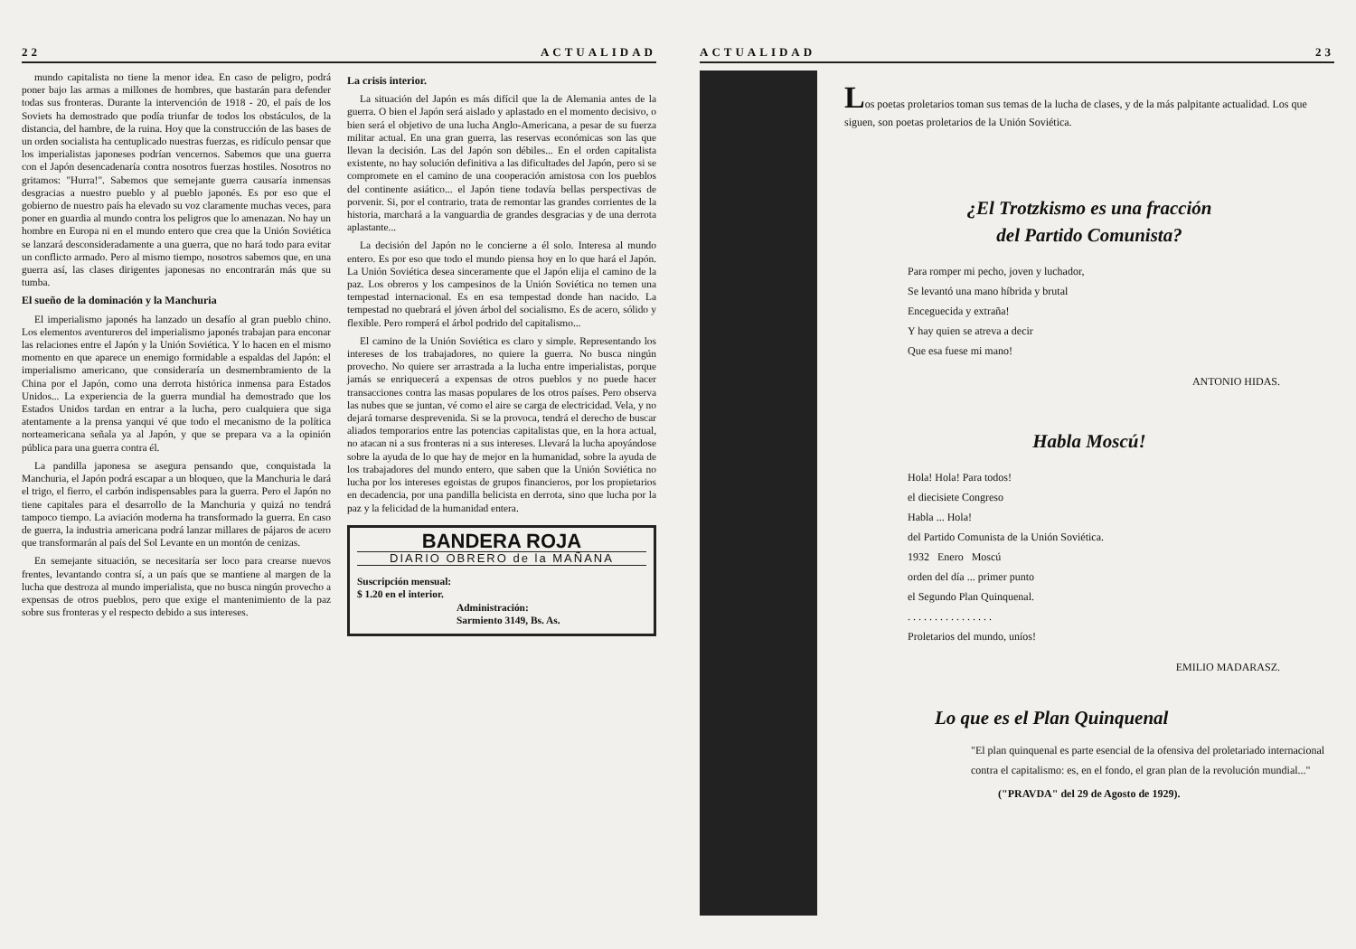22 ACTUALIDAD
mundo capitalista no tiene la menor idea. En caso de peligro, podrá poner bajo las armas a millones de hombres, que bastarán para defender todas sus fronteras. Durante la intervención de 1918 - 20, el país de los Soviets ha demostrado que podía triunfar de todos los obstáculos, de la distancia, del hambre, de la ruina. Hoy que la construcción de las bases de un orden socialista ha centuplicado nuestras fuerzas, es ridículo pensar que los imperialistas japoneses podrían vencernos. Sabemos que una guerra con el Japón desencadenaría contra nosotros fuerzas hostiles. Nosotros no gritamos: "Hurra!". Sabemos que semejante guerra causaría inmensas desgracias a nuestro pueblo y al pueblo japonés. Es por eso que el gobierno de nuestro país ha elevado su voz claramente muchas veces, para poner en guardia al mundo contra los peligros que lo amenazan. No hay un hombre en Europa ni en el mundo entero que crea que la Unión Soviética se lanzará desconsideradamente a una guerra, que no hará todo para evitar un conflicto armado. Pero al mismo tiempo, nosotros sabemos que, en una guerra así, las clases dirigentes japonesas no encontrarán más que su tumba.
El sueño de la dominación y la Manchuria
El imperialismo japonés ha lanzado un desafío al gran pueblo chino. Los elementos aventureros del imperialismo japonés trabajan para enconar las relaciones entre el Japón y la Unión Soviética. Y lo hacen en el mismo momento en que aparece un enemigo formidable a espaldas del Japón: el imperialismo americano, que consideraría un desmembramiento de la China por el Japón, como una derrota histórica inmensa para Estados Unidos... La experiencia de la guerra mundial ha demostrado que los Estados Unidos tardan en entrar a la lucha, pero cualquiera que siga atentamente a la prensa yanqui vé que todo el mecanismo de la política norteamericana señala ya al Japón, y que se prepara va a la opinión pública para una guerra contra él.
La pandilla japonesa se asegura pensando que, conquistada la Manchuria, el Japón podrá escapar a un bloqueo, que la Manchuria le dará el trigo, el fierro, el carbón indispensables para la guerra. Pero el Japón no tiene capitales para el desarrollo de la Manchuria y quizá no tendrá tampoco tiempo. La aviación moderna ha transformado la guerra. En caso de guerra, la industria americana podrá lanzar millares de pájaros de acero que transformarán al país del Sol Levante en un montón de cenizas.
En semejante situación, se necesitaría ser loco para crearse nuevos frentes, levantando contra sí, a un país que se mantiene al margen de la lucha que destroza al mundo imperialista, que no busca ningún provecho a expensas de otros pueblos, pero que exige el mantenimiento de la paz sobre sus fronteras y el respecto debido a sus intereses.
La crisis interior.
La situación del Japón es más difícil que la de Alemania antes de la guerra. O bien el Japón será aislado y aplastado en el momento decisivo, o bien será el objetivo de una lucha Anglo-Americana, a pesar de su fuerza militar actual. En una gran guerra, las reservas económicas son las que llevan la decisión. Las del Japón son débiles... En el orden capitalista existente, no hay solución definitiva a las dificultades del Japón, pero si se compromete en el camino de una cooperación amistosa con los pueblos del continente asiático... el Japón tiene todavía bellas perspectivas de porvenir. Si, por el contrario, trata de remontar las grandes corrientes de la historia, marchará a la vanguardia de grandes desgracias y de una derrota aplastante...
La decisión del Japón no le concierne a él solo. Interesa al mundo entero. Es por eso que todo el mundo piensa hoy en lo que hará el Japón. La Unión Soviética desea sinceramente que el Japón elija el camino de la paz. Los obreros y los campesinos de la Unión Soviética no temen una tempestad internacional. Es en esa tempestad donde han nacido. La tempestad no quebrará el jóven árbol del socialismo. Es de acero, sólido y flexible. Pero romperá el árbol podrido del capitalismo...
El camino de la Unión Soviética es claro y simple. Representando los intereses de los trabajadores, no quiere la guerra. No busca ningún provecho. No quiere ser arrastrada a la lucha entre imperialistas, porque jamás se enriquecerá a expensas de otros pueblos y no puede hacer transacciones contra las masas populares de los otros países. Pero observa las nubes que se juntan, vé como el aire se carga de electricidad. Vela, y no dejará tomarse desprevenida. Si se la provoca, tendrá el derecho de buscar aliados temporarios entre las potencias capitalistas que, en la hora actual, no atacan ni a sus fronteras ni a sus intereses. Llevará la lucha apoyándose sobre la ayuda de lo que hay de mejor en la humanidad, sobre la ayuda de los trabajadores del mundo entero, que saben que la Unión Soviética no lucha por los intereses egoistas de grupos financieros, por los propietarios en decadencia, por una pandilla belicista en derrota, sino que lucha por la paz y la felicidad de la humanidad entera.
BANDERA ROJA
DIARIO OBRERO de la MAÑANA
Suscripción mensual:
$ 1.20 en el interior.
Administración:
Sarmiento 3149, Bs. As.
ACTUALIDAD 23
Los poetas proletarios toman sus temas de la lucha de clases, y de la más palpitante actualidad. Los que siguen, son poetas proletarios de la Unión Soviética.
¿El Trotzkismo es una fracción
del Partido Comunista?
Para romper mi pecho, joven y luchador,
Se levantó una mano híbrida y brutal
Enceguecida y extraña!
Y hay quien se atreva a decir
Que esa fuese mi mano!
ANTONIO HIDAS.
Habla Moscú!
Hola! Hola! Para todos!
el diecisiete Congreso
Habla ... Hola!
del Partido Comunista de la Unión Soviética.
1932 Enero Moscú
orden del día ... primer punto
el Segundo Plan Quinquenal.
. . . . . . . . . . . . . . . .
Proletarios del mundo, uníos!
EMILIO MADARASZ.
Lo que es el Plan Quinquenal
"El plan quinquenal es parte esencial de la ofensiva del proletariado internacional contra el capitalismo: es, en el fondo, el gran plan de la revolución mundial..."
("PRAVDA" del 29 de Agosto de 1929).